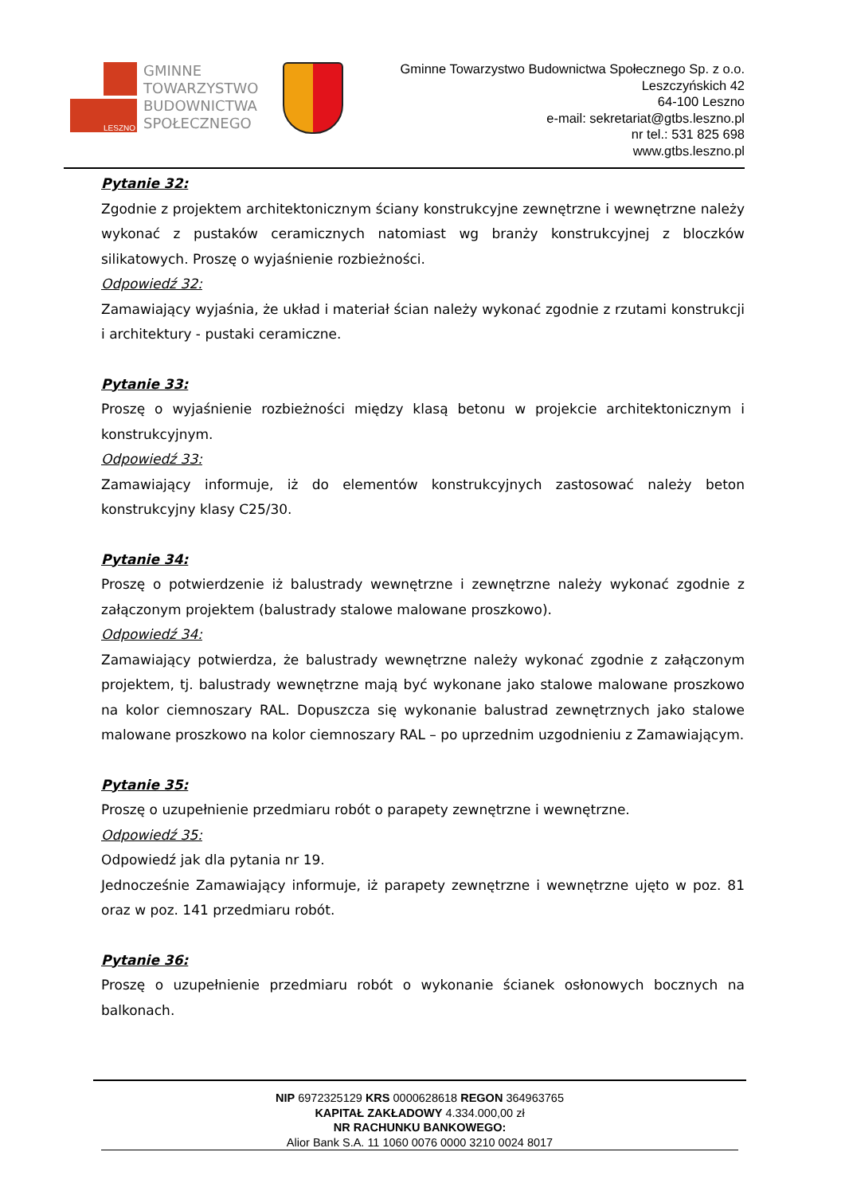LESZNO
GMINNE
TOWARZYSTWO
BUDOWNICTWA
SPOŁECZNEGO
Gminne Towarzystwo Budownictwa Społecznego Sp. z o.o.
Leszczyńskich 42
64-100 Leszno
e-mail: sekretariat@gtbs.leszno.pl
nr tel.: 531 825 698
www.gtbs.leszno.pl
Pytanie 32:
Zgodnie z projektem architektonicznym ściany konstrukcyjne zewnętrzne i wewnętrzne należy wykonać z pustaków ceramicznych natomiast wg branży konstrukcyjnej z bloczków silikatowych. Proszę o wyjaśnienie rozbieżności.
Odpowiedź 32:
Zamawiający wyjaśnia, że układ i materiał ścian należy wykonać zgodnie z rzutami konstrukcji i architektury - pustaki ceramiczne.
Pytanie 33:
Proszę o wyjaśnienie rozbieżności między klasą betonu w projekcie architektonicznym i konstrukcyjnym.
Odpowiedź 33:
Zamawiający informuje, iż do elementów konstrukcyjnych zastosować należy beton konstrukcyjny klasy C25/30.
Pytanie 34:
Proszę o potwierdzenie iż balustrady wewnętrzne i zewnętrzne należy wykonać zgodnie z załączonym projektem (balustrady stalowe malowane proszkowo).
Odpowiedź 34:
Zamawiający potwierdza, że balustrady wewnętrzne należy wykonać zgodnie z załączonym projektem, tj. balustrady wewnętrzne mają być wykonane jako stalowe malowane proszkowo na kolor ciemnoszary RAL. Dopuszcza się wykonanie balustrad zewnętrznych jako stalowe malowane proszkowo na kolor ciemnoszary RAL – po uprzednim uzgodnieniu z Zamawiającym.
Pytanie 35:
Proszę o uzupełnienie przedmiaru robót o parapety zewnętrzne i wewnętrzne.
Odpowiedź 35:
Odpowiedź jak dla pytania nr 19.
Jednocześnie Zamawiający informuje, iż parapety zewnętrzne i wewnętrzne ujęto w poz. 81 oraz w poz. 141 przedmiaru robót.
Pytanie 36:
Proszę o uzupełnienie przedmiaru robót o wykonanie ścianek osłonowych bocznych na balkonach.
NIP 6972325129 KRS 0000628618 REGON 364963765
KAPITAŁ ZAKŁADOWY 4.334.000,00 zł
NR RACHUNKU BANKOWEGO:
Alior Bank S.A. 11 1060 0076 0000 3210 0024 8017